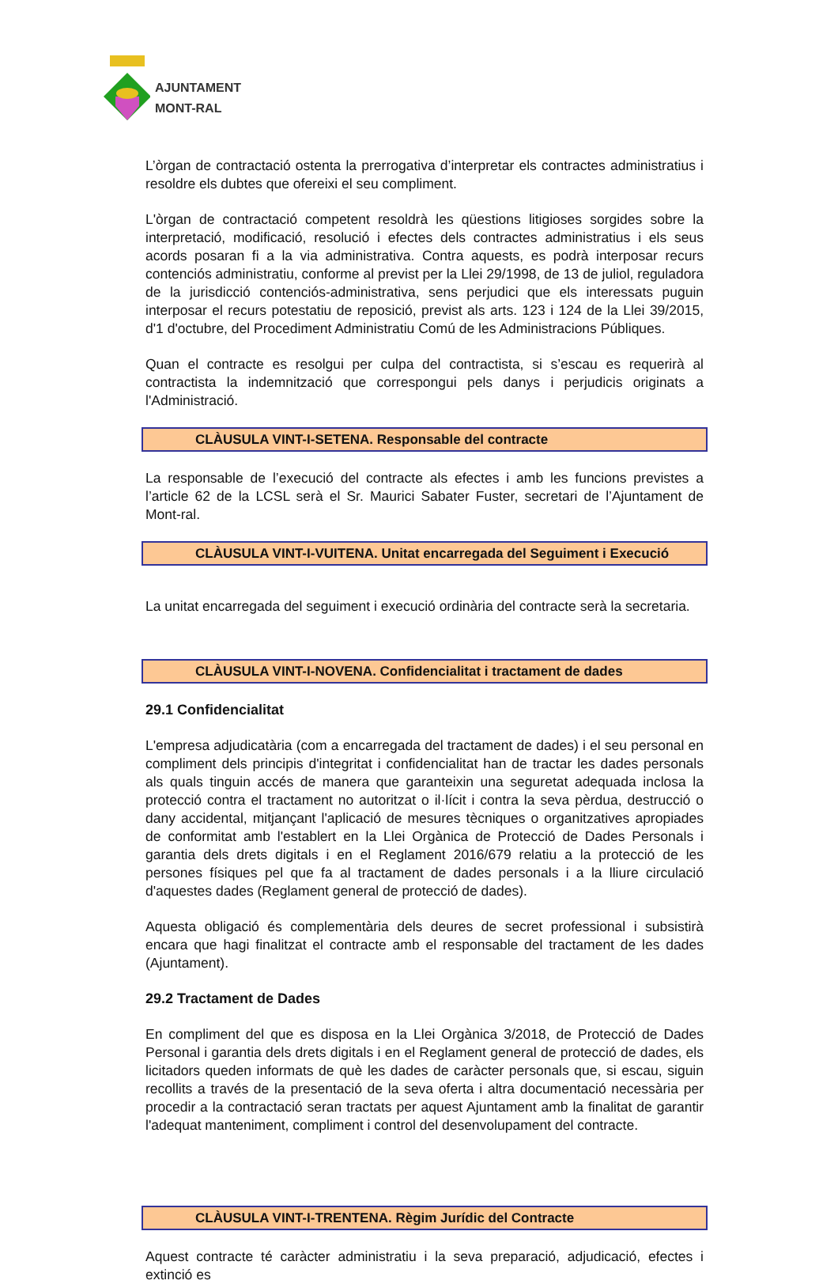AJUNTAMENT
MONT-RAL
L’òrgan de contractació ostenta la prerrogativa d’interpretar els contractes administratius i resoldre els dubtes que ofereixi el seu compliment.
L'òrgan de contractació competent resoldrà les qüestions litigioses sorgides sobre la interpretació, modificació, resolució i efectes dels contractes administratius i els seus acords posaran fi a la via administrativa. Contra aquests, es podrà interposar recurs contenciós administratiu, conforme al previst per la Llei 29/1998, de 13 de juliol, reguladora de la jurisdicció contenciós-administrativa, sens perjudici que els interessats puguin interposar el recurs potestatiu de reposició, previst als arts. 123 i 124 de la Llei 39/2015, d'1 d'octubre, del Procediment Administratiu Comú de les Administracions Públiques.
Quan el contracte es resolgui per culpa del contractista, si s’escau es requerirà al contractista la indemnització que correspongui pels danys i perjudicis originats a l'Administració.
CLÀUSULA VINT-I-SETENA. Responsable del contracte
La responsable de l’execució del contracte als efectes i amb les funcions previstes a l’article 62 de la LCSL serà el Sr. Maurici Sabater Fuster, secretari de l’Ajuntament de Mont-ral.
CLÀUSULA VINT-I-VUITENA. Unitat encarregada del Seguiment i Execució
La unitat encarregada del seguiment i execució ordinària del contracte serà la secretaria.
CLÀUSULA VINT-I-NOVENA. Confidencialitat i tractament de dades
29.1 Confidencialitat
L'empresa adjudicatària (com a encarregada del tractament de dades) i el seu personal en compliment dels principis d'integritat i confidencialitat han de tractar les dades personals als quals tinguin accés de manera que garanteixin una seguretat adequada inclosa la protecció contra el tractament no autoritzat o il·lícit i contra la seva pèrdua, destrucció o dany accidental, mitjançant l'aplicació de mesures tècniques o organitzatives apropiades de conformitat amb l'establert en la Llei Orgànica de Protecció de Dades Personals i garantia dels drets digitals i en el Reglament 2016/679 relatiu a la protecció de les persones físiques pel que fa al tractament de dades personals i a la lliure circulació d'aquestes dades (Reglament general de protecció de dades).
Aquesta obligació és complementària dels deures de secret professional i subsistirà encara que hagi finalitzat el contracte amb el responsable del tractament de les dades (Ajuntament).
29.2 Tractament de Dades
En compliment del que es disposa en la Llei Orgànica 3/2018, de Protecció de Dades Personal i garantia dels drets digitals i en el Reglament general de protecció de dades, els licitadors queden informats de què les dades de caràcter personals que, si escau, siguin recollits a través de la presentació de la seva oferta i altra documentació necessària per procedir a la contractació seran tractats per aquest Ajuntament amb la finalitat de garantir l'adequat manteniment, compliment i control del desenvolupament del contracte.
CLÀUSULA VINT-I-TRENTENA. Règim Jurídic del Contracte
Aquest contracte té caràcter administratiu i la seva preparació, adjudicació, efectes i extinció es